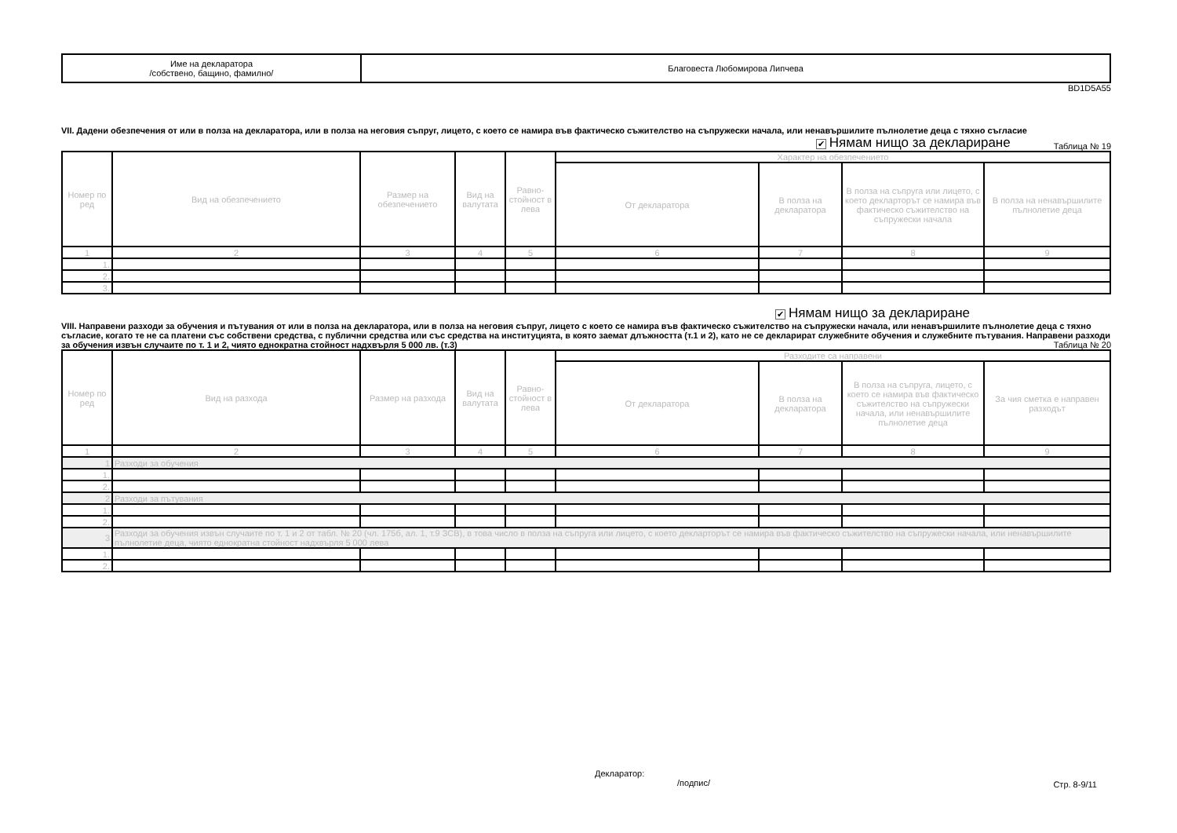| Име на декларатора /собствено, бащино, фамилно/ | Благовеста Любомирова Липчева |
BD1D5A55
VII. Дадени обезпечения от или в полза на декларатора, или в полза на неговия съпруг, лицето, с което се намира във фактическо съжителство на съпружески начала, или ненавършилите пълнолетие деца с тяхно съгласие
✔ Нямам нищо за деклариране Таблица № 19
| Номер по ред | Вид на обезпечението | Размер на обезпечението | Вид на валутата | Равно-стойност в лева | Характер на обезпечението | | | |
| | | | | | От декларатора | В полза на декларатора | В полза на съпруга или лицето, с което декларторът се намира във фактическо съжителство на съпружески начала | В полза на ненавършилите пълнолетие деца |
| 1 | 2 | 3 | 4 | 5 | 6 | 7 | 8 | 9 |
| 1. | | | | | | | | |
| 2. | | | | | | | | |
| 3. | | | | | | | | |
✔ Нямам нищо за деклариране
VIII. Направени разходи за обучения и пътувания от или в полза на декларатора, или в полза на неговия съпруг, лицето с което се намира във фактическо съжителство на съпружески начала, или ненавършилите пълнолетие деца с тяхно съгласие, когато те не са платени със собствени средства, с публични средства или със средства на институцията, в която заемат длъжността (т.1 и 2), като не се декларират служебните обучения и служебните пътувания. Направени разходи за обучения извън случаите по т. 1 и 2, чиято еднократна стойност надхвърля 5 000 лв. (т.3) Таблица № 20
| Номер по ред | Вид на разхода | Размер на разхода | Вид на валутата | Равно-стойност в лева | Разходите са направени | | | |
| | | | | | От декларатора | В полза на декларатора | В полза на съпруга, лицето, с което се намира във фактическо съжителство на съпружески начала, или ненавършилите пълнолетие деца | За чия сметка е направен разходът |
| 1 | 2 | 3 | 4 | 5 | 6 | 7 | 8 | 9 |
| 1 | Разходи за обучения | | | | | | | |
| 1. | | | | | | | | |
| 2. | | | | | | | | |
| 2 | Разходи за пътувания | | | | | | | |
| 1. | | | | | | | | |
| 2. | | | | | | | | |
| 3 | Разходи за обучения извън случаите по т. 1 и 2 от табл. № 20 (чл. 175б, ал. 1, т.9 ЗСВ), в това число в полза на съпруга или лицето, с което декларторът се намира във фактическо съжителство на съпружески начала, или ненавършилите пълнолетие деца, чиято еднократна стойност надхвърля 5 000 лева | | | | | | | |
| 1. | | | | | | | | |
| 2. | | | | | | | | |
Декларатор:
/подпис/
Стр. 8-9/11